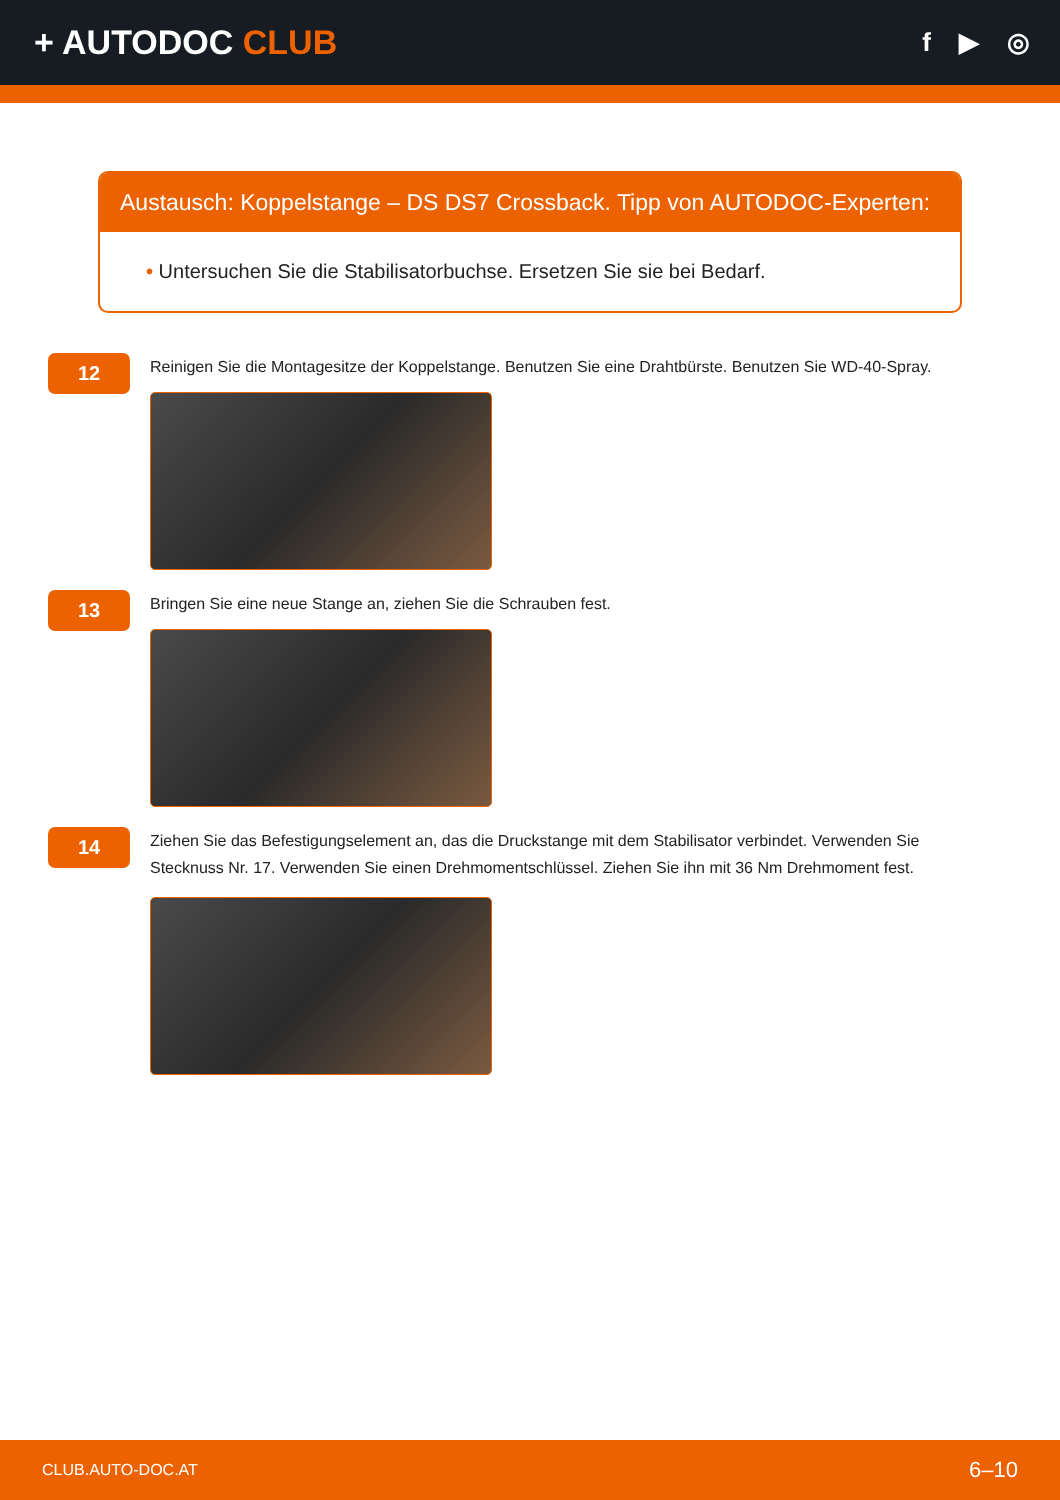+ AUTODOC CLUB
f ▶ ◎
Austausch: Koppelstange – DS DS7 Crossback. Tipp von AUTODOC-Experten:
• Untersuchen Sie die Stabilisatorbuchse. Ersetzen Sie sie bei Bedarf.
12
Reinigen Sie die Montagesitze der Koppelstange. Benutzen Sie eine Drahtbürste. Benutzen Sie WD-40-Spray.
13
Bringen Sie eine neue Stange an, ziehen Sie die Schrauben fest.
14
Ziehen Sie das Befestigungselement an, das die Druckstange mit dem Stabilisator verbindet. Verwenden Sie Stecknuss Nr. 17. Verwenden Sie einen Drehmomentschlüssel. Ziehen Sie ihn mit 36 Nm Drehmoment fest.
CLUB.AUTO-DOC.AT 6–10